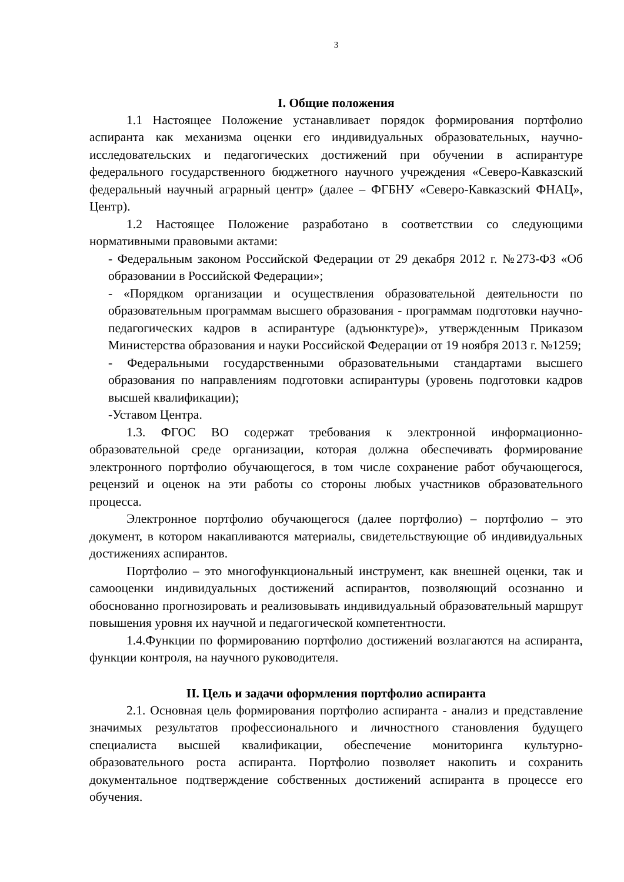3
I. Общие положения
1.1 Настоящее Положение устанавливает порядок формирования портфолио аспиранта как механизма оценки его индивидуальных образовательных, научно-исследовательских и педагогических достижений при обучении в аспирантуре федерального государственного бюджетного научного учреждения «Северо-Кавказский федеральный научный аграрный центр» (далее – ФГБНУ «Северо-Кавказский ФНАЦ», Центр).
1.2 Настоящее Положение разработано в соответствии со следующими нормативными правовыми актами:
- Федеральным законом Российской Федерации от 29 декабря 2012 г. №273-ФЗ «Об образовании в Российской Федерации»;
- «Порядком организации и осуществления образовательной деятельности по образовательным программам высшего образования - программам подготовки научно-педагогических кадров в аспирантуре (адъюнктуре)», утвержденным Приказом Министерства образования и науки Российской Федерации от 19 ноября 2013 г. №1259;
- Федеральными государственными образовательными стандартами высшего образования по направлениям подготовки аспирантуры (уровень подготовки кадров высшей квалификации);
-Уставом Центра.
1.3. ФГОС ВО содержат требования к электронной информационно-образовательной среде организации, которая должна обеспечивать формирование электронного портфолио обучающегося, в том числе сохранение работ обучающегося, рецензий и оценок на эти работы со стороны любых участников образовательного процесса.
Электронное портфолио обучающегося (далее портфолио) – портфолио – это документ, в котором накапливаются материалы, свидетельствующие об индивидуальных достижениях аспирантов.
Портфолио – это многофункциональный инструмент, как внешней оценки, так и самооценки индивидуальных достижений аспирантов, позволяющий осознанно и обоснованно прогнозировать и реализовывать индивидуальный образовательный маршрут повышения уровня их научной и педагогической компетентности.
1.4.Функции по формированию портфолио достижений возлагаются на аспиранта, функции контроля, на научного руководителя.
II. Цель и задачи оформления портфолио аспиранта
2.1. Основная цель формирования портфолио аспиранта - анализ и представление значимых результатов профессионального и личностного становления будущего специалиста высшей квалификации, обеспечение мониторинга культурно-образовательного роста аспиранта. Портфолио позволяет накопить и сохранить документальное подтверждение собственных достижений аспиранта в процессе его обучения.